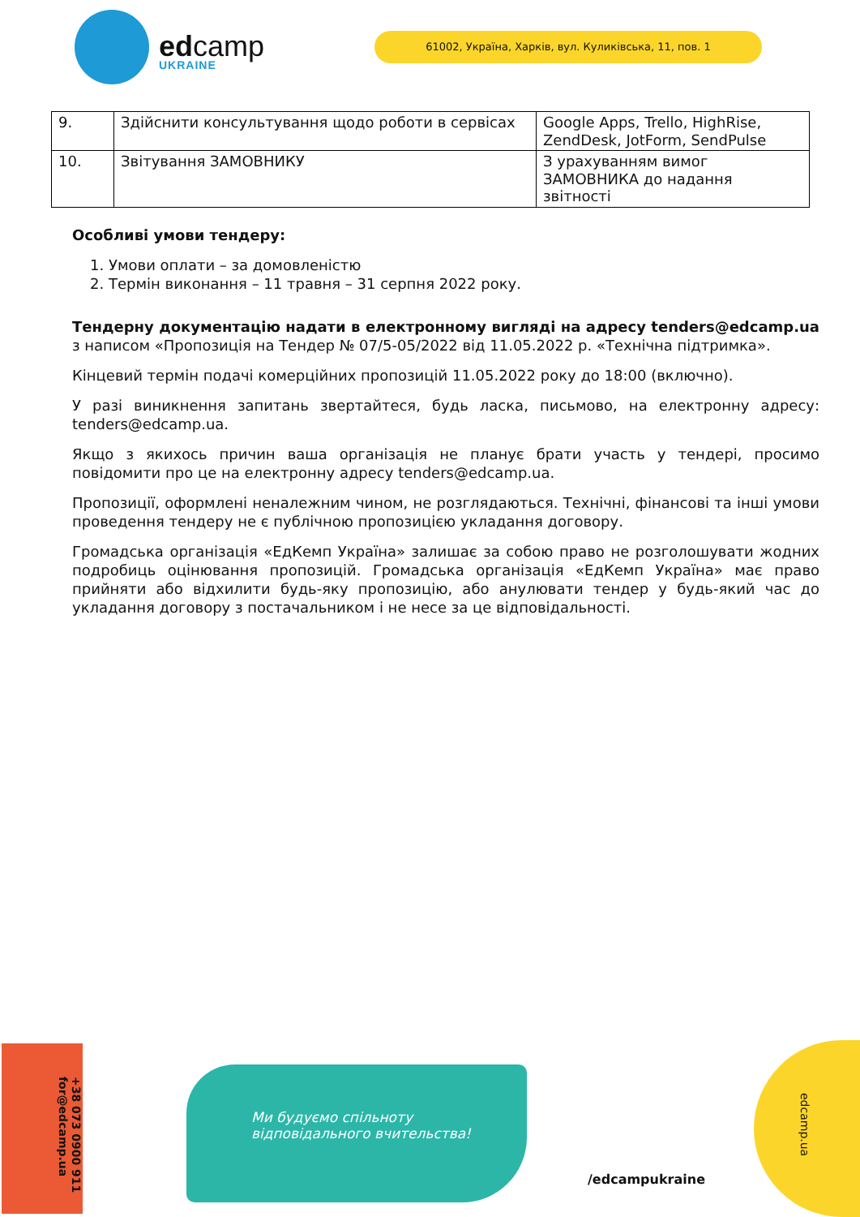edcamp
UKRAINE
61002, Україна, Харків, вул. Куликівська, 11, пов. 1
| 9. | Здійснити консультування щодо роботи в сервісах | Google Apps, Trello, HighRise, ZendDesk, JotForm, SendPulse |
| 10. | Звітування ЗАМОВНИКУ | З урахуванням вимог ЗАМОВНИКА до надання звітності |
Особливі умови тендеру:
1. Умови оплати – за домовленістю
2. Термін виконання – 11 травня – 31 серпня 2022 року.
Тендерну документацію надати в електронному вигляді на адресу tenders@edcamp.ua з написом «Пропозиція на Тендер № 07/5-05/2022 від 11.05.2022 р. «Технічна підтримка».
Кінцевий термін подачі комерційних пропозицій 11.05.2022 року до 18:00 (включно).
У разі виникнення запитань звертайтеся, будь ласка, письмово, на електронну адресу: tenders@edcamp.ua.
Якщо з якихось причин ваша організація не планує брати участь у тендері, просимо повідомити про це на електронну адресу tenders@edcamp.ua.
Пропозиції, оформлені неналежним чином, не розглядаються. Технічні, фінансові та інші умови проведення тендеру не є публічною пропозицією укладання договору.
Громадська організація «ЕдКемп Україна» залишає за собою право не розголошувати жодних подробиць оцінювання пропозицій. Громадська організація «ЕдКемп Україна» має право прийняти або відхилити будь-яку пропозицію, або анулювати тендер у будь-який час до укладання договору з постачальником і не несе за це відповідальності.
+38 073 0900 911 for@edcamp.ua
Ми будуємо спільноту відповідального вчительства!
/edcampukraine
edcamp.ua